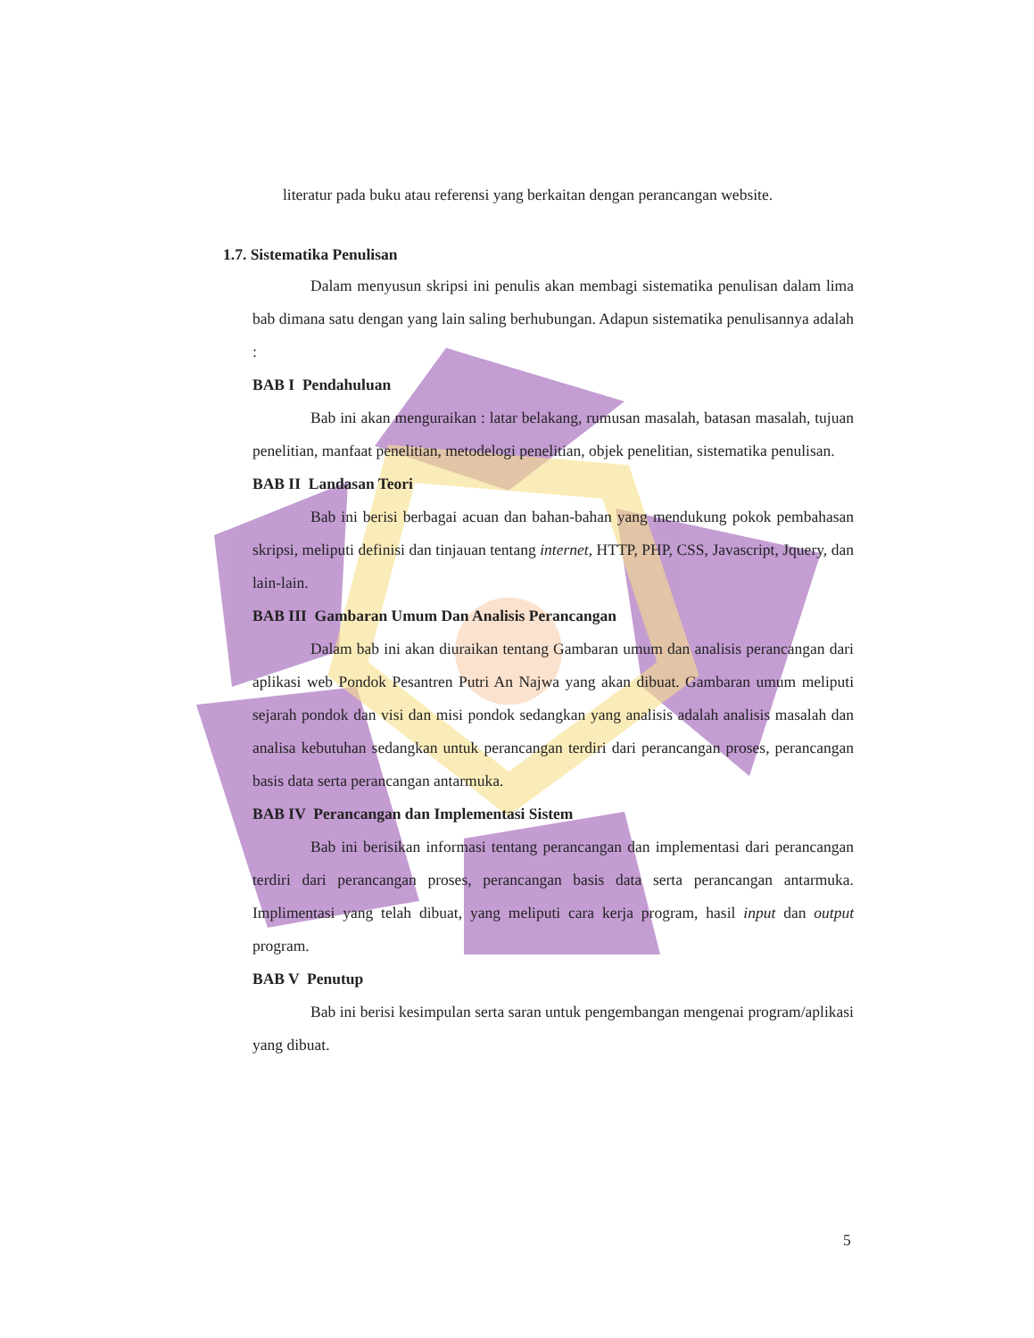literatur pada buku atau referensi yang berkaitan dengan perancangan website.
1.7. Sistematika Penulisan
Dalam menyusun skripsi ini penulis akan membagi sistematika penulisan dalam lima bab dimana satu dengan yang lain saling berhubungan. Adapun sistematika penulisannya adalah :
BAB I Pendahuluan
Bab ini akan menguraikan : latar belakang, rumusan masalah, batasan masalah, tujuan penelitian, manfaat penelitian, metodelogi penelitian, objek penelitian, sistematika penulisan.
BAB II Landasan Teori
Bab ini berisi berbagai acuan dan bahan-bahan yang mendukung pokok pembahasan skripsi, meliputi definisi dan tinjauan tentang internet, HTTP, PHP, CSS, Javascript, Jquery, dan lain-lain.
BAB III Gambaran Umum Dan Analisis Perancangan
Dalam bab ini akan diuraikan tentang Gambaran umum dan analisis perancangan dari aplikasi web Pondok Pesantren Putri An Najwa yang akan dibuat. Gambaran umum meliputi sejarah pondok dan visi dan misi pondok sedangkan yang analisis adalah analisis masalah dan analisa kebutuhan sedangkan untuk perancangan terdiri dari perancangan proses, perancangan basis data serta perancangan antarmuka.
BAB IV Perancangan dan Implementasi Sistem
Bab ini berisikan informasi tentang perancangan dan implementasi dari perancangan terdiri dari perancangan proses, perancangan basis data serta perancangan antarmuka. Implimentasi yang telah dibuat, yang meliputi cara kerja program, hasil input dan output program.
BAB V Penutup
Bab ini berisi kesimpulan serta saran untuk pengembangan mengenai program/aplikasi yang dibuat.
5